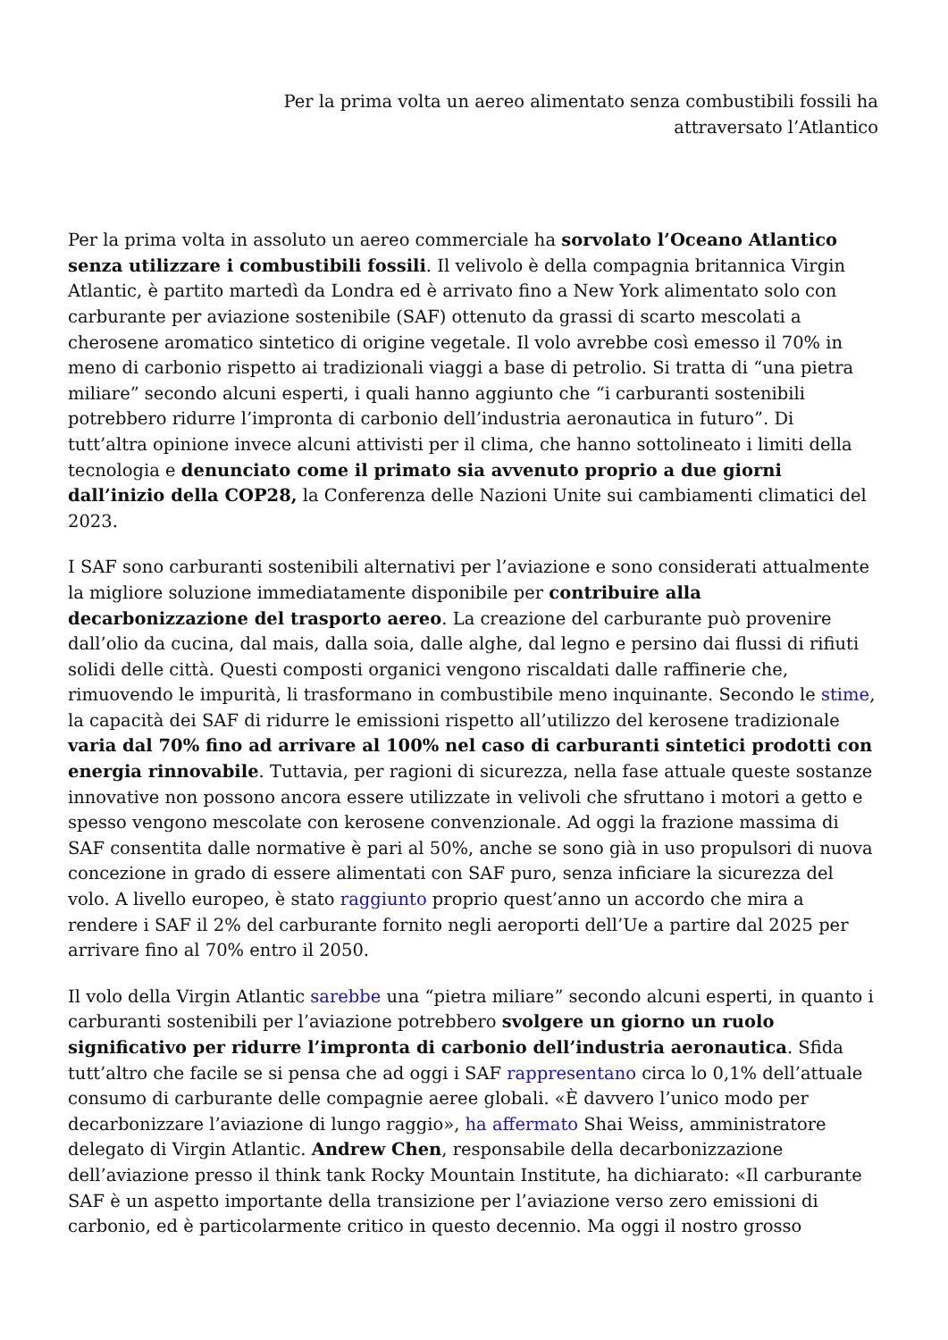Per la prima volta un aereo alimentato senza combustibili fossili ha
attraversato l’Atlantico
Per la prima volta in assoluto un aereo commerciale ha sorvolato l’Oceano Atlantico senza utilizzare i combustibili fossili. Il velivolo è della compagnia britannica Virgin Atlantic, è partito martedì da Londra ed è arrivato fino a New York alimentato solo con carburante per aviazione sostenibile (SAF) ottenuto da grassi di scarto mescolati a cherosene aromatico sintetico di origine vegetale. Il volo avrebbe così emesso il 70% in meno di carbonio rispetto ai tradizionali viaggi a base di petrolio. Si tratta di “una pietra miliare” secondo alcuni esperti, i quali hanno aggiunto che “i carburanti sostenibili potrebbero ridurre l’impronta di carbonio dell’industria aeronautica in futuro”. Di tutt’altra opinione invece alcuni attivisti per il clima, che hanno sottolineato i limiti della tecnologia e denunciato come il primato sia avvenuto proprio a due giorni dall’inizio della COP28, la Conferenza delle Nazioni Unite sui cambiamenti climatici del 2023.
I SAF sono carburanti sostenibili alternativi per l’aviazione e sono considerati attualmente la migliore soluzione immediatamente disponibile per contribuire alla decarbonizzazione del trasporto aereo. La creazione del carburante può provenire dall’olio da cucina, dal mais, dalla soia, dalle alghe, dal legno e persino dai flussi di rifiuti solidi delle città. Questi composti organici vengono riscaldati dalle raffinerie che, rimuovendo le impurità, li trasformano in combustibile meno inquinante. Secondo le stime, la capacità dei SAF di ridurre le emissioni rispetto all’utilizzo del kerosene tradizionale varia dal 70% fino ad arrivare al 100% nel caso di carburanti sintetici prodotti con energia rinnovabile. Tuttavia, per ragioni di sicurezza, nella fase attuale queste sostanze innovative non possono ancora essere utilizzate in velivoli che sfruttano i motori a getto e spesso vengono mescolate con kerosene convenzionale. Ad oggi la frazione massima di SAF consentita dalle normative è pari al 50%, anche se sono già in uso propulsori di nuova concezione in grado di essere alimentati con SAF puro, senza inficiare la sicurezza del volo. A livello europeo, è stato raggiunto proprio quest’anno un accordo che mira a rendere i SAF il 2% del carburante fornito negli aeroporti dell’Ue a partire dal 2025 per arrivare fino al 70% entro il 2050.
Il volo della Virgin Atlantic sarebbe una “pietra miliare” secondo alcuni esperti, in quanto i carburanti sostenibili per l’aviazione potrebbero svolgere un giorno un ruolo significativo per ridurre l’impronta di carbonio dell’industria aeronautica. Sfida tutt’altro che facile se si pensa che ad oggi i SAF rappresentano circa lo 0,1% dell’attuale consumo di carburante delle compagnie aeree globali. «È davvero l’unico modo per decarbonizzare l’aviazione di lungo raggio», ha affermato Shai Weiss, amministratore delegato di Virgin Atlantic. Andrew Chen, responsabile della decarbonizzazione dell’aviazione presso il think tank Rocky Mountain Institute, ha dichiarato: «Il carburante SAF è un aspetto importante della transizione per l’aviazione verso zero emissioni di carbonio, ed è particolarmente critico in questo decennio. Ma oggi il nostro grosso